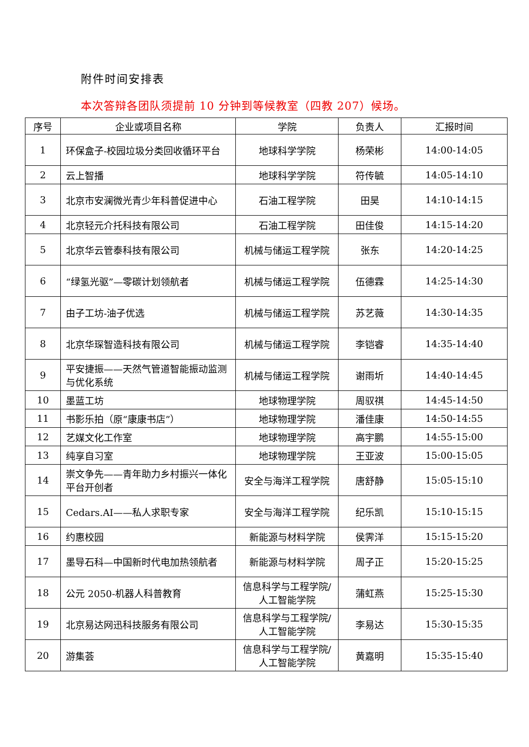附件时间安排表
本次答辩各团队须提前 10 分钟到等候教室（四教 207）候场。
| 序号 | 企业或项目名称 | 学院 | 负责人 | 汇报时间 |
| --- | --- | --- | --- | --- |
| 1 | 环保盒子-校园垃圾分类回收循环平台 | 地球科学学院 | 杨荣彬 | 14:00-14:05 |
| 2 | 云上智播 | 地球科学学院 | 符传毓 | 14:05-14:10 |
| 3 | 北京市安澜微光青少年科普促进中心 | 石油工程学院 | 田昊 | 14:10-14:15 |
| 4 | 北京轻元介托科技有限公司 | 石油工程学院 | 田佳俊 | 14:15-14:20 |
| 5 | 北京华云管泰科技有限公司 | 机械与储运工程学院 | 张东 | 14:20-14:25 |
| 6 | “绿氢光驱”—零碳计划领航者 | 机械与储运工程学院 | 伍德霖 | 14:25-14:30 |
| 7 | 由子工坊-油子优选 | 机械与储运工程学院 | 苏艺薇 | 14:30-14:35 |
| 8 | 北京华琛智造科技有限公司 | 机械与储运工程学院 | 李铠睿 | 14:35-14:40 |
| 9 | 平安捷振——天然气管道智能振动监测与优化系统 | 机械与储运工程学院 | 谢雨圻 | 14:40-14:45 |
| 10 | 墨蓝工坊 | 地球物理学院 | 周驭祺 | 14:45-14:50 |
| 11 | 书影乐拍（原“康康书店”） | 地球物理学院 | 潘佳康 | 14:50-14:55 |
| 12 | 艺媒文化工作室 | 地球物理学院 | 高宇鹏 | 14:55-15:00 |
| 13 | 纯享自习室 | 地球物理学院 | 王亚波 | 15:00-15:05 |
| 14 | 崇文争先——青年助力乡村振兴一体化平台开创者 | 安全与海洋工程学院 | 唐舒静 | 15:05-15:10 |
| 15 | Cedars.AI——私人求职专家 | 安全与海洋工程学院 | 纪乐凯 | 15:10-15:15 |
| 16 | 约惠校园 | 新能源与材料学院 | 侯霁洋 | 15:15-15:20 |
| 17 | 墨导石科—中国新时代电加热领航者 | 新能源与材料学院 | 周子正 | 15:20-15:25 |
| 18 | 公元 2050-机器人科普教育 | 信息科学与工程学院/人工智能学院 | 蒲虹燕 | 15:25-15:30 |
| 19 | 北京易达网迅科技服务有限公司 | 信息科学与工程学院/人工智能学院 | 李易达 | 15:30-15:35 |
| 20 | 游集荟 | 信息科学与工程学院/人工智能学院 | 黄嘉明 | 15:35-15:40 |